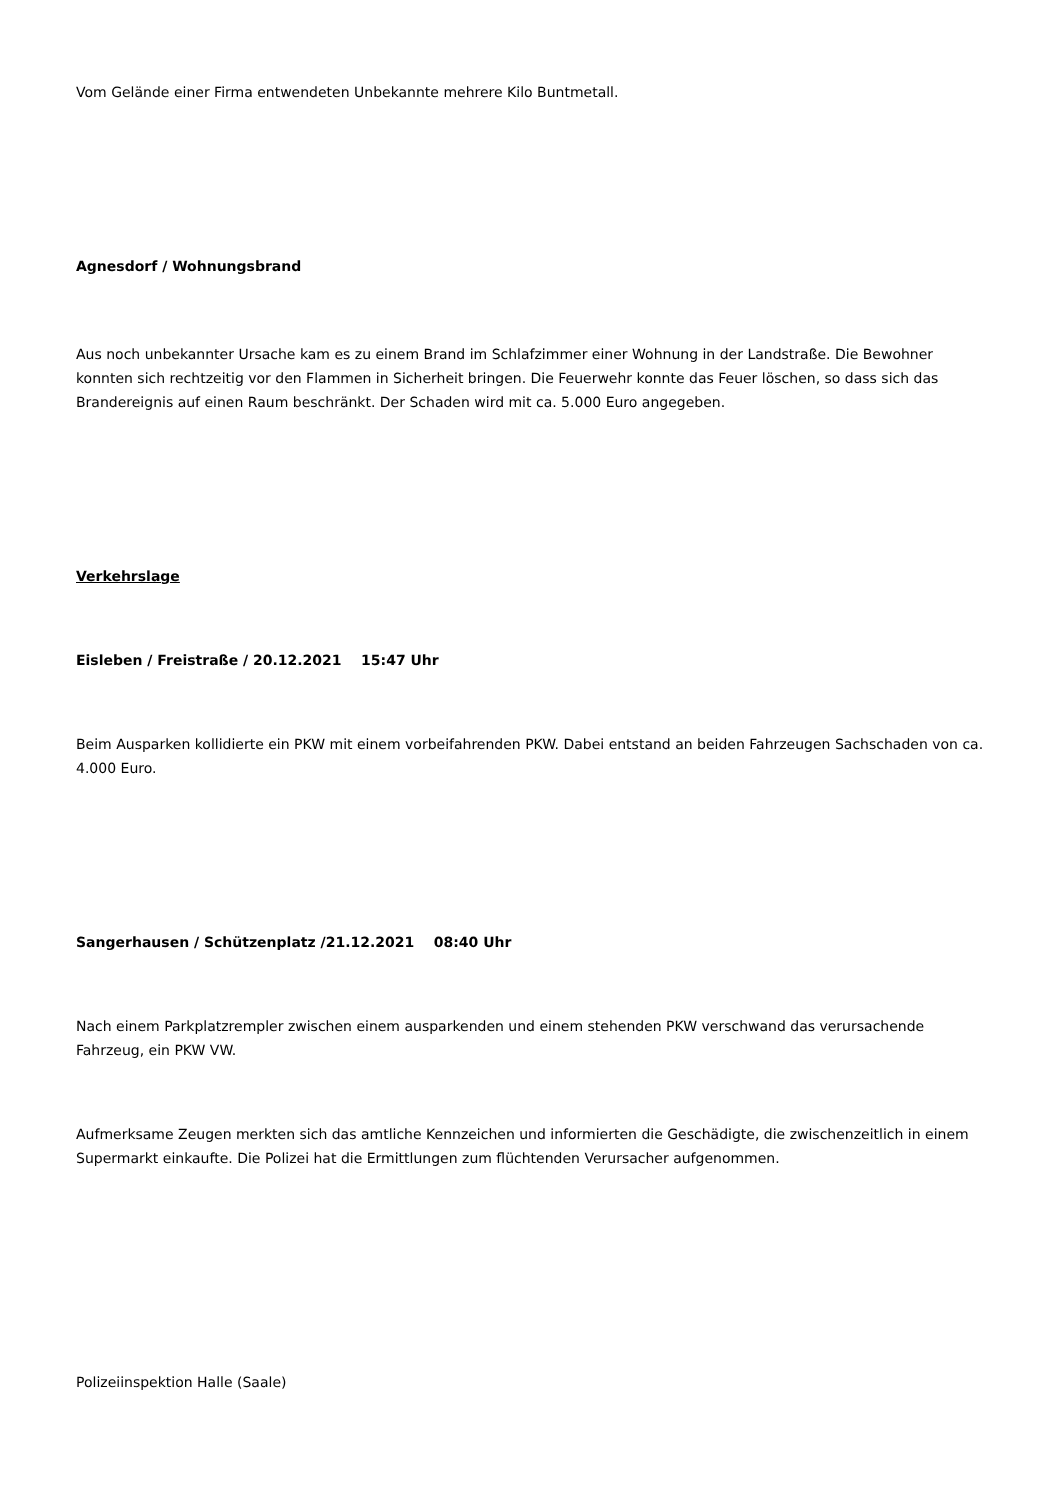Vom Gelände einer Firma entwendeten Unbekannte mehrere Kilo Buntmetall.
Agnesdorf / Wohnungsbrand
Aus noch unbekannter Ursache kam es zu einem Brand im Schlafzimmer einer Wohnung in der Landstraße. Die Bewohner konnten sich rechtzeitig vor den Flammen in Sicherheit bringen. Die Feuerwehr konnte das Feuer löschen, so dass sich das Brandereignis auf einen Raum beschränkt. Der Schaden wird mit ca. 5.000 Euro angegeben.
Verkehrslage
Eisleben / Freistraße / 20.12.2021 15:47 Uhr
Beim Ausparken kollidierte ein PKW mit einem vorbeifahrenden PKW. Dabei entstand an beiden Fahrzeugen Sachschaden von ca. 4.000 Euro.
Sangerhausen / Schützenplatz /21.12.2021 08:40 Uhr
Nach einem Parkplatzrempler zwischen einem ausparkenden und einem stehenden PKW verschwand das verursachende Fahrzeug, ein PKW VW.
Aufmerksame Zeugen merkten sich das amtliche Kennzeichen und informierten die Geschädigte, die zwischenzeitlich in einem Supermarkt einkaufte. Die Polizei hat die Ermittlungen zum flüchtenden Verursacher aufgenommen.
Polizeiinspektion Halle (Saale)